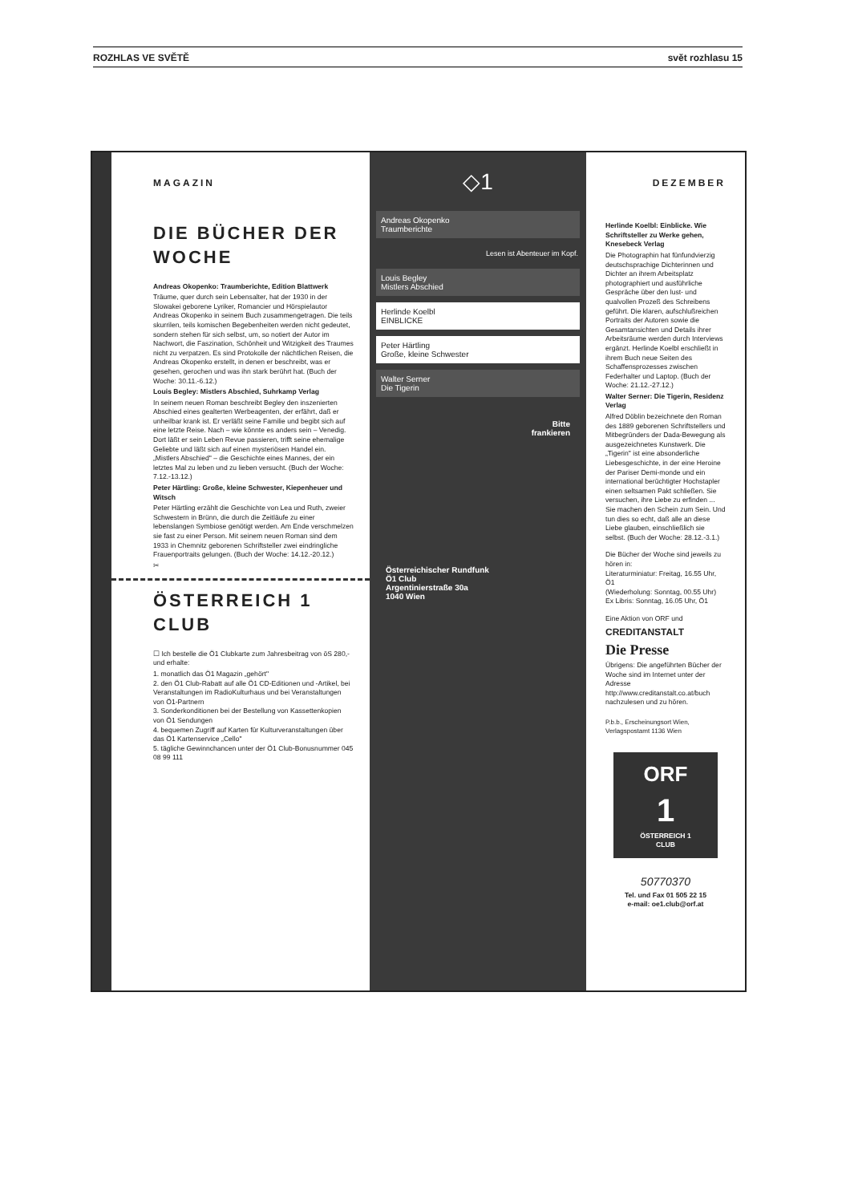ROZHLAS VE SVĚTĚ svět rozhlasu 15
MAGAZIN
DIE BÜCHER DER WOCHE
Andreas Okopenko: Traumberichte, Edition Blattwerk
Träume, quer durch sein Lebensalter, hat der 1930 in der Slowakei geborene Lyriker, Romancier und Hörspielautor Andreas Okopenko in seinem Buch zusammengetragen. Die teils skurrilen, teils komischen Begebenheiten werden nicht gedeutet, sondern stehen für sich selbst, um, so notiert der Autor im Nachwort, die Faszination, Schönheit und Witzigkeit des Traumes nicht zu verpatzen. Es sind Protokolle der nächtlichen Reisen, die Andreas Okopenko erstellt, in denen er beschreibt, was er gesehen, gerochen und was ihn stark berührt hat. (Buch der Woche: 30.11.-6.12.)
Louis Begley: Mistlers Abschied, Suhrkamp Verlag
In seinem neuen Roman beschreibt Begley den inszenierten Abschied eines gealterten Werbeagenten, der erfährt, daß er unheilbar krank ist. Er verläßt seine Familie und begibt sich auf eine letzte Reise. Nach – wie könnte es anders sein – Venedig. Dort läßt er sein Leben Revue passieren, trifft seine ehemalige Geliebte und läßt sich auf einen mysteriösen Handel ein. „Mistlers Abschied" – die Geschichte eines Mannes, der ein letztes Mal zu leben und zu lieben versucht. (Buch der Woche: 7.12.-13.12.)
Peter Härtling: Große, kleine Schwester, Kiepenheuer und Witsch
Peter Härtling erzählt die Geschichte von Lea und Ruth, zweier Schwestern in Brünn, die durch die Zeitläufe zu einer lebenslangen Symbiose genötigt werden. Am Ende verschmelzen sie fast zu einer Person. Mit seinem neuen Roman sind dem 1933 in Chemnitz geborenen Schriftsteller zwei eindringliche Frauenportraits gelungen. (Buch der Woche: 14.12.-20.12.)
✂
ÖSTERREICH 1 CLUB
☐ Ich bestelle die Ö1 Clubkarte zum Jahresbeitrag von öS 280,- und erhalte:
1. monatlich das Ö1 Magazin „gehört"
2. den Ö1 Club-Rabatt auf alle Ö1 CD-Editionen und -Artikel, bei Veranstaltungen im RadioKulturhaus und bei Veranstaltungen von Ö1-Partnern
3. Sonderkonditionen bei der Bestellung von Kassettenkopien von Ö1 Sendungen
4. bequemen Zugriff auf Karten für Kulturveranstaltungen über das Ö1 Kartenservice „Cello"
5. tägliche Gewinnchancen unter der Ö1 Club-Bonusnummer 045 08 99 111
◇1
Andreas Okopenko
Traumberichte
Lesen ist Abenteuer im Kopf.
Louis Begley
Mistlers Abschied
Herlinde Koelbl
EINBLICKE
Peter Härtling
Große, kleine Schwester
Walter Serner
Die Tigerin
Bitte
frankieren
Österreichischer Rundfunk
Ö1 Club
Argentinierstraße 30a
1040 Wien
DEZEMBER
Herlinde Koelbl: Einblicke. Wie Schriftsteller zu Werke gehen, Knesebeck Verlag
Die Photographin hat fünfundvierzig deutschsprachige Dichterinnen und Dichter an ihrem Arbeitsplatz photographiert und ausführliche Gespräche über den lust- und qualvollen Prozeß des Schreibens geführt. Die klaren, aufschlußreichen Portraits der Autoren sowie die Gesamtansichten und Details ihrer Arbeitsräume werden durch Interviews ergänzt. Herlinde Koelbl erschließt in ihrem Buch neue Seiten des Schaffensprozesses zwischen Federhalter und Laptop. (Buch der Woche: 21.12.-27.12.)
Walter Serner: Die Tigerin, Residenz Verlag
Alfred Döblin bezeichnete den Roman des 1889 geborenen Schriftstellers und Mitbegründers der Dada-Bewegung als ausgezeichnetes Kunstwerk. Die „Tigerin" ist eine absonderliche Liebesgeschichte, in der eine Heroine der Pariser Demi-monde und ein international berüchtigter Hochstapler einen seltsamen Pakt schließen. Sie versuchen, ihre Liebe zu erfinden ... Sie machen den Schein zum Sein. Und tun dies so echt, daß alle an diese Liebe glauben, einschließlich sie selbst. (Buch der Woche: 28.12.-3.1.)
Die Bücher der Woche sind jeweils zu hören in:
Literaturminiatur: Freitag, 16.55 Uhr, Ö1
(Wiederholung: Sonntag, 00.55 Uhr)
Ex Libris: Sonntag, 16.05 Uhr, Ö1
Eine Aktion von ORF und
CREDITANSTALT
Die Presse
Übrigens: Die angeführten Bücher der Woche sind im Internet unter der Adresse http://www.creditanstalt.co.at/buch nachzulesen und zu hören.
P.b.b., Erscheinungsort Wien, Verlagspostamt 1136 Wien
ORF
1
ÖSTERREICH 1
CLUB
50770370
Tel. und Fax 01 505 22 15
e-mail: oe1.club@orf.at